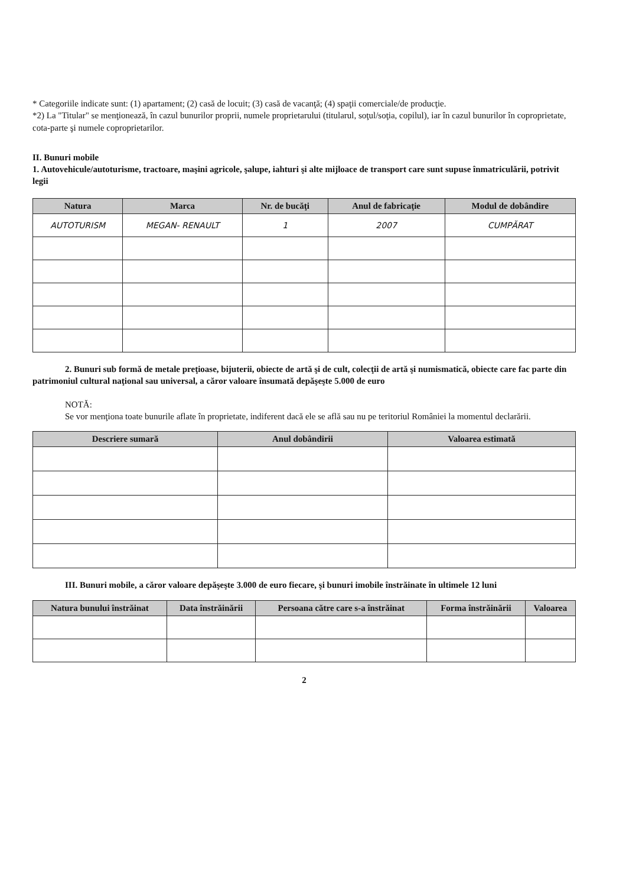* Categoriile indicate sunt: (1) apartament; (2) casă de locuit; (3) casă de vacanţă; (4) spaţii comerciale/de producţie.
*2) La "Titular" se menţionează, în cazul bunurilor proprii, numele proprietarului (titularul, soţul/soţia, copilul), iar în cazul bunurilor în coproprietate, cota-parte şi numele coproprietarilor.
II. Bunuri mobile
1. Autovehicule/autoturisme, tractoare, maşini agricole, şalupe, iahturi şi alte mijloace de transport care sunt supuse înmatriculării, potrivit legii
| Natura | Marca | Nr. de bucăţi | Anul de fabricaţie | Modul de dobândire |
| --- | --- | --- | --- | --- |
| AUTOTURISM | MEGAN- RENAULT | 1 | 2007 | CUMPĂRAT |
2. Bunuri sub formă de metale preţioase, bijuterii, obiecte de artă şi de cult, colecţii de artă şi numismatică, obiecte care fac parte din patrimoniul cultural naţional sau universal, a căror valoare însumată depăşeşte 5.000 de euro
NOTĂ:
Se vor menţiona toate bunurile aflate în proprietate, indiferent dacă ele se află sau nu pe teritoriul României la momentul declarării.
| Descriere sumară | Anul dobândirii | Valoarea estimată |
| --- | --- | --- |
III. Bunuri mobile, a căror valoare depăşeşte 3.000 de euro fiecare, şi bunuri imobile înstrăinate în ultimele 12 luni
| Natura bunului înstrăinat | Data înstrăinării | Persoana către care s-a înstrăinat | Forma înstrăinării | Valoarea |
| --- | --- | --- | --- | --- |
2